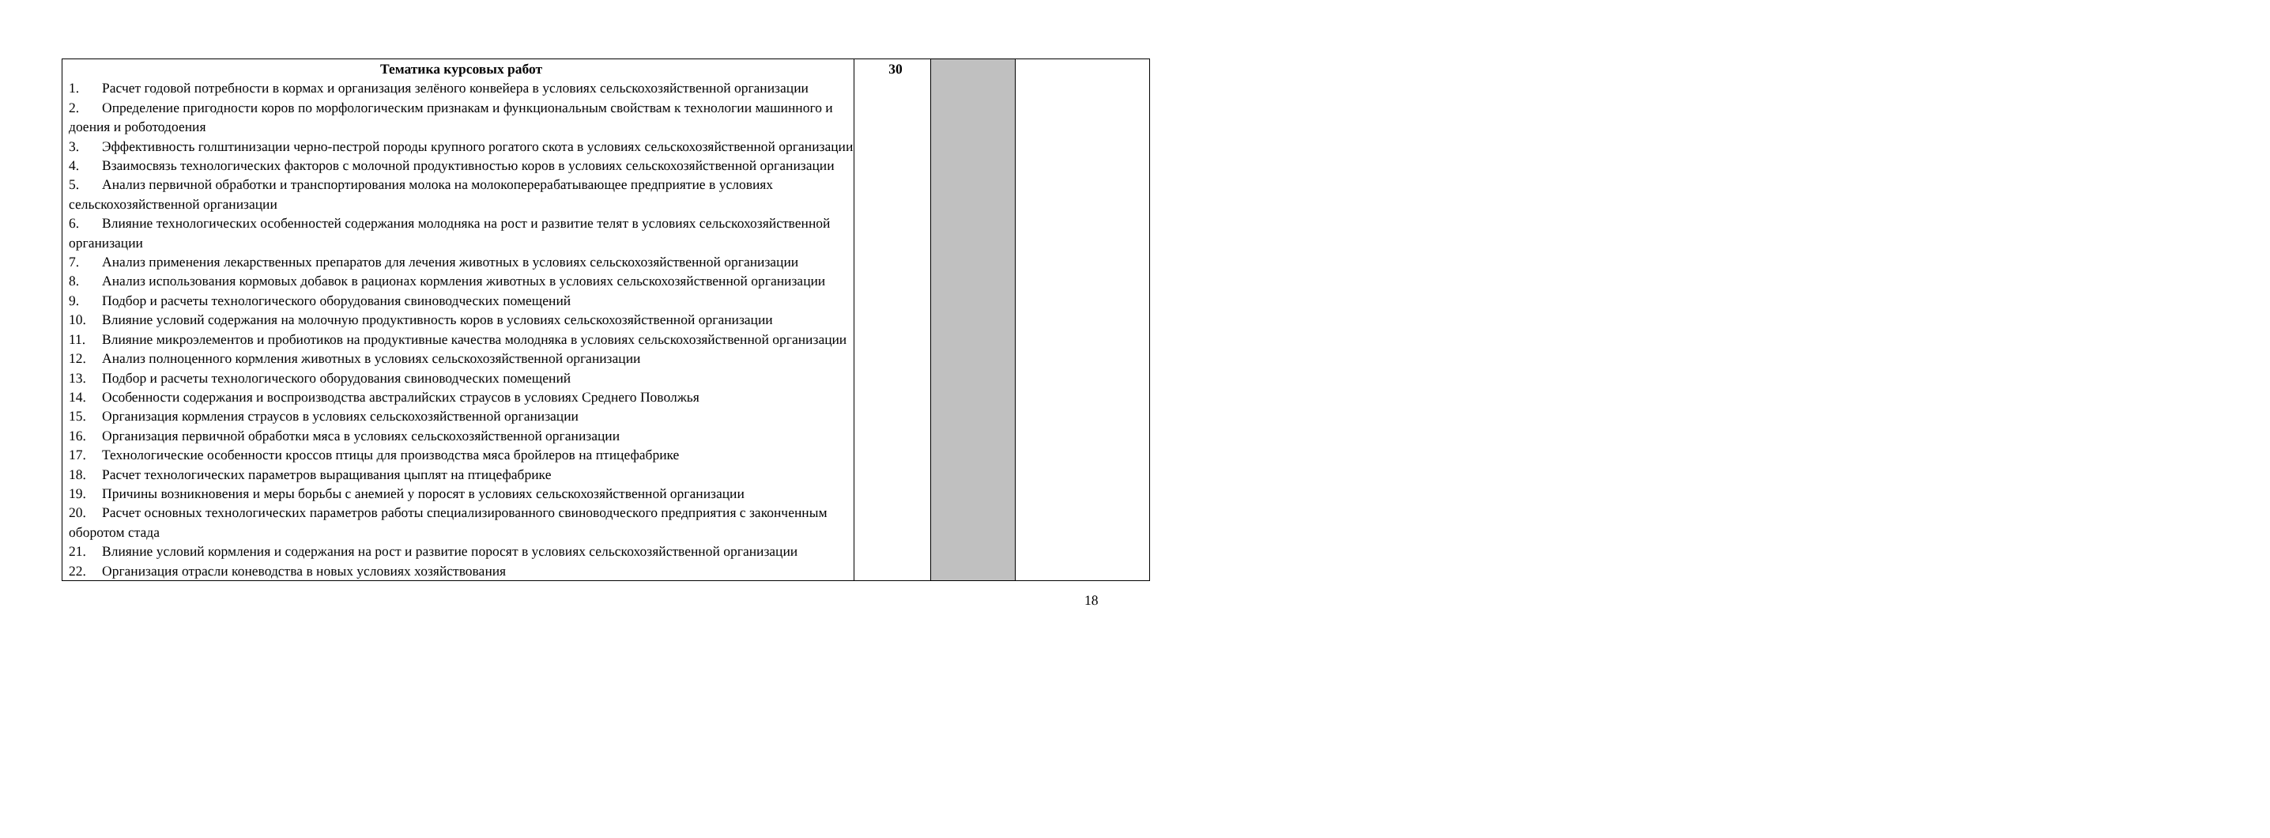| Тематика курсовых работ 1. Расчет годовой потребности в кормах и организация зелёного конвейера в условиях сельскохозяйственной организации 2. Определение пригодности коров по морфологическим признакам и функциональным свойствам к технологии машинного и доения и роботодоения 3. Эффективность голштинизации черно-пестрой породы крупного рогатого скота в условиях сельскохозяйственной организации 4. Взаимосвязь технологических факторов с молочной продуктивностью коров в условиях сельскохозяйственной организации 5. Анализ первичной обработки и транспортирования молока на молокоперерабатывающее предприятие в условиях сельскохозяйственной организации 6. Влияние технологических особенностей содержания молодняка на рост и развитие телят в условиях сельскохозяйственной организации 7. Анализ применения лекарственных препаратов для лечения животных в условиях сельскохозяйственной организации 8. Анализ использования кормовых добавок в рационах кормления животных в условиях сельскохозяйственной организации 9. Подбор и расчеты технологического оборудования свиноводческих помещений 10. Влияние условий содержания на молочную продуктивность коров в условиях сельскохозяйственной организации 11. Влияние микроэлементов и пробиотиков на продуктивные качества молодняка в условиях сельскохозяйственной организации 12. Анализ полноценного кормления животных в условиях сельскохозяйственной организации 13. Подбор и расчеты технологического оборудования свиноводческих помещений 14. Особенности содержания и воспроизводства австралийских страусов в условиях Среднего Поволжья 15. Организация кормления страусов в условиях сельскохозяйственной организации 16. Организация первичной обработки мяса в условиях сельскохозяйственной организации 17. Технологические особенности кроссов птицы для производства мяса бройлеров на птицефабрике 18. Расчет технологических параметров выращивания цыплят на птицефабрике 19. Причины возникновения и меры борьбы с анемией у поросят в условиях сельскохозяйственной организации 20. Расчет основных технологических параметров работы специализированного свиноводческого предприятия с законченным оборотом стада 21. Влияние условий кормления и содержания на рост и развитие поросят в условиях сельскохозяйственной организации 22. Организация отрасли коневодства в новых условиях хозяйствования | 30 | | |
18